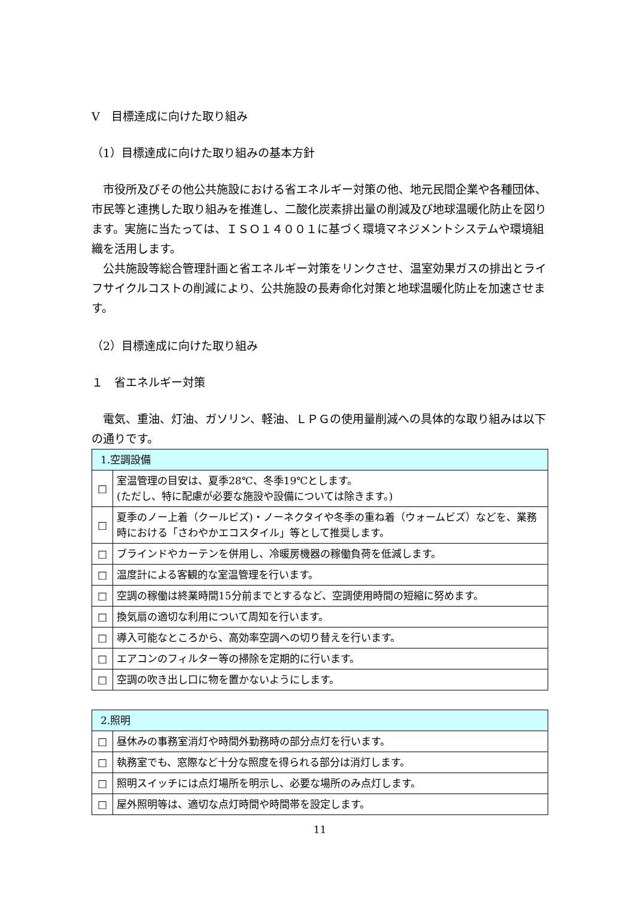Ⅴ　目標達成に向けた取り組み
（1）目標達成に向けた取り組みの基本方針
　市役所及びその他公共施設における省エネルギー対策の他、地元民間企業や各種団体、市民等と連携した取り組みを推進し、二酸化炭素排出量の削減及び地球温暖化防止を図ります。実施に当たっては、ＩＳＯ１４００１に基づく環境マネジメントシステムや環境組織を活用します。
　公共施設等総合管理計画と省エネルギー対策をリンクさせ、温室効果ガスの排出とライフサイクルコストの削減により、公共施設の長寿命化対策と地球温暖化防止を加速させます。
（2）目標達成に向けた取り組み
１　省エネルギー対策
　電気、重油、灯油、ガソリン、軽油、ＬＰＧの使用量削減への具体的な取り組みは以下の通りです。
| 1.空調設備 | |
| --- | --- |
| □ | 室温管理の目安は、夏季28℃、冬季19℃とします。 (ただし、特に配慮が必要な施設や設備については除きます。) |
| □ | 夏季のノー上着（クールビズ)・ノーネクタイや冬季の重ね着（ウォームビズ）などを、業務時における「さわやかエコスタイル」等として推奨します。 |
| □ | ブラインドやカーテンを併用し、冷暖房機器の稼働負荷を低減します。 |
| □ | 温度計による客観的な室温管理を行います。 |
| □ | 空調の稼働は終業時間15分前までとするなど、空調使用時間の短縮に努めます。 |
| □ | 換気扇の適切な利用について周知を行います。 |
| □ | 導入可能なところから、高効率空調への切り替えを行います。 |
| □ | エアコンのフィルター等の掃除を定期的に行います。 |
| □ | 空調の吹き出し口に物を置かないようにします。 |
| 2.照明 | |
| --- | --- |
| □ | 昼休みの事務室消灯や時間外勤務時の部分点灯を行います。 |
| □ | 執務室でも、窓際など十分な照度を得られる部分は消灯します。 |
| □ | 照明スイッチには点灯場所を明示し、必要な場所のみ点灯します。 |
| □ | 屋外照明等は、適切な点灯時間や時間帯を設定します。 |
11